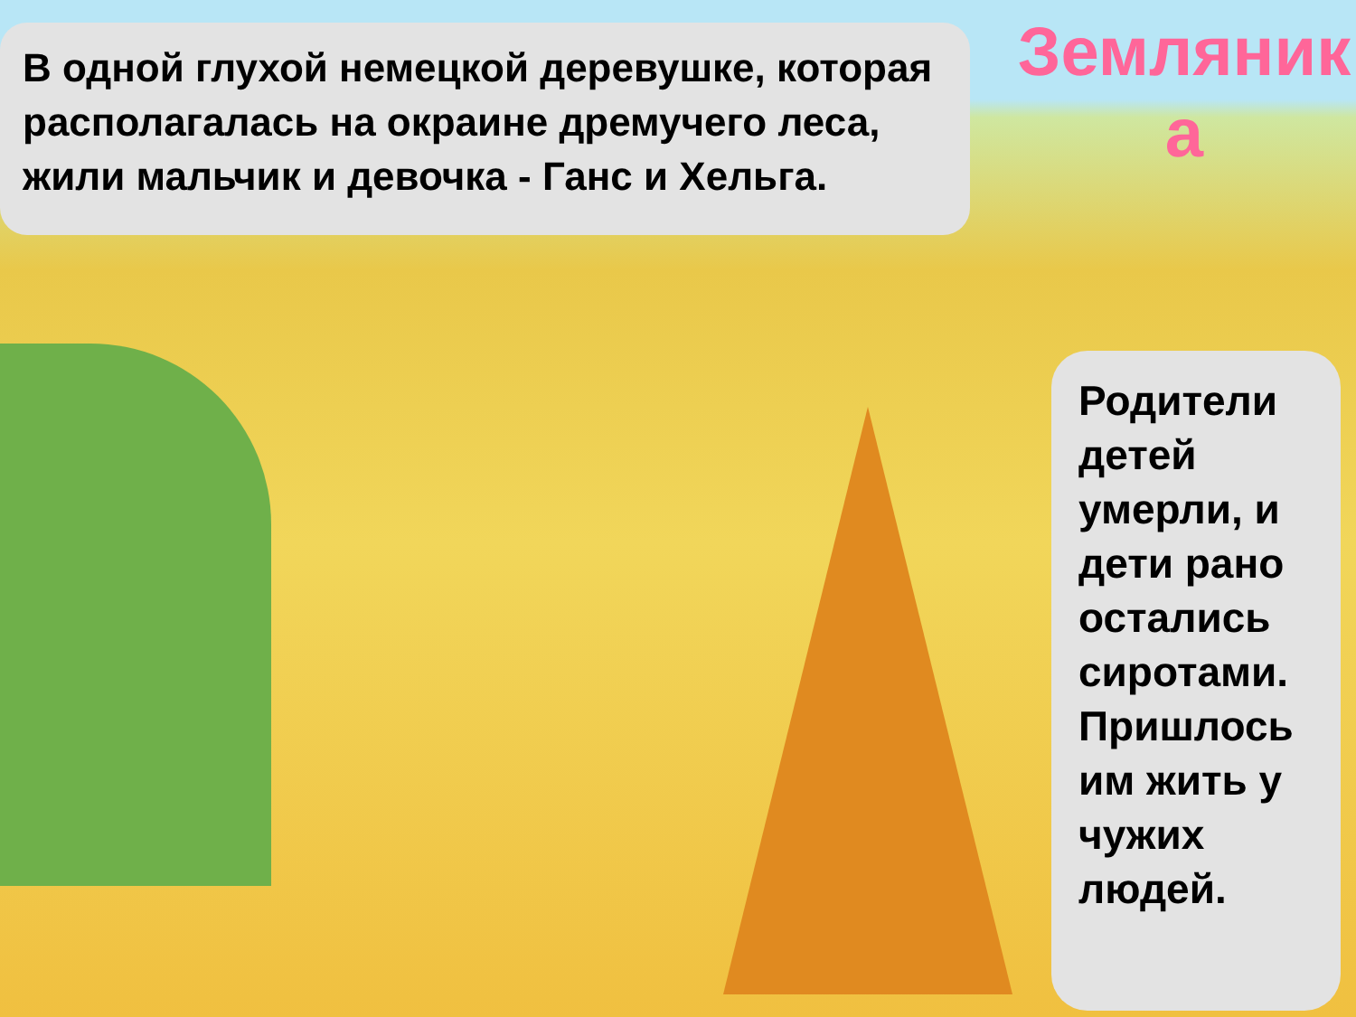В одной глухой немецкой деревушке, которая располагалась на окраине дремучего леса, жили мальчик и девочка - Ганс и Хельга.
Земляник а
Родители детей умерли, и дети рано остались сиротами. Пришлось им жить у чужих людей.